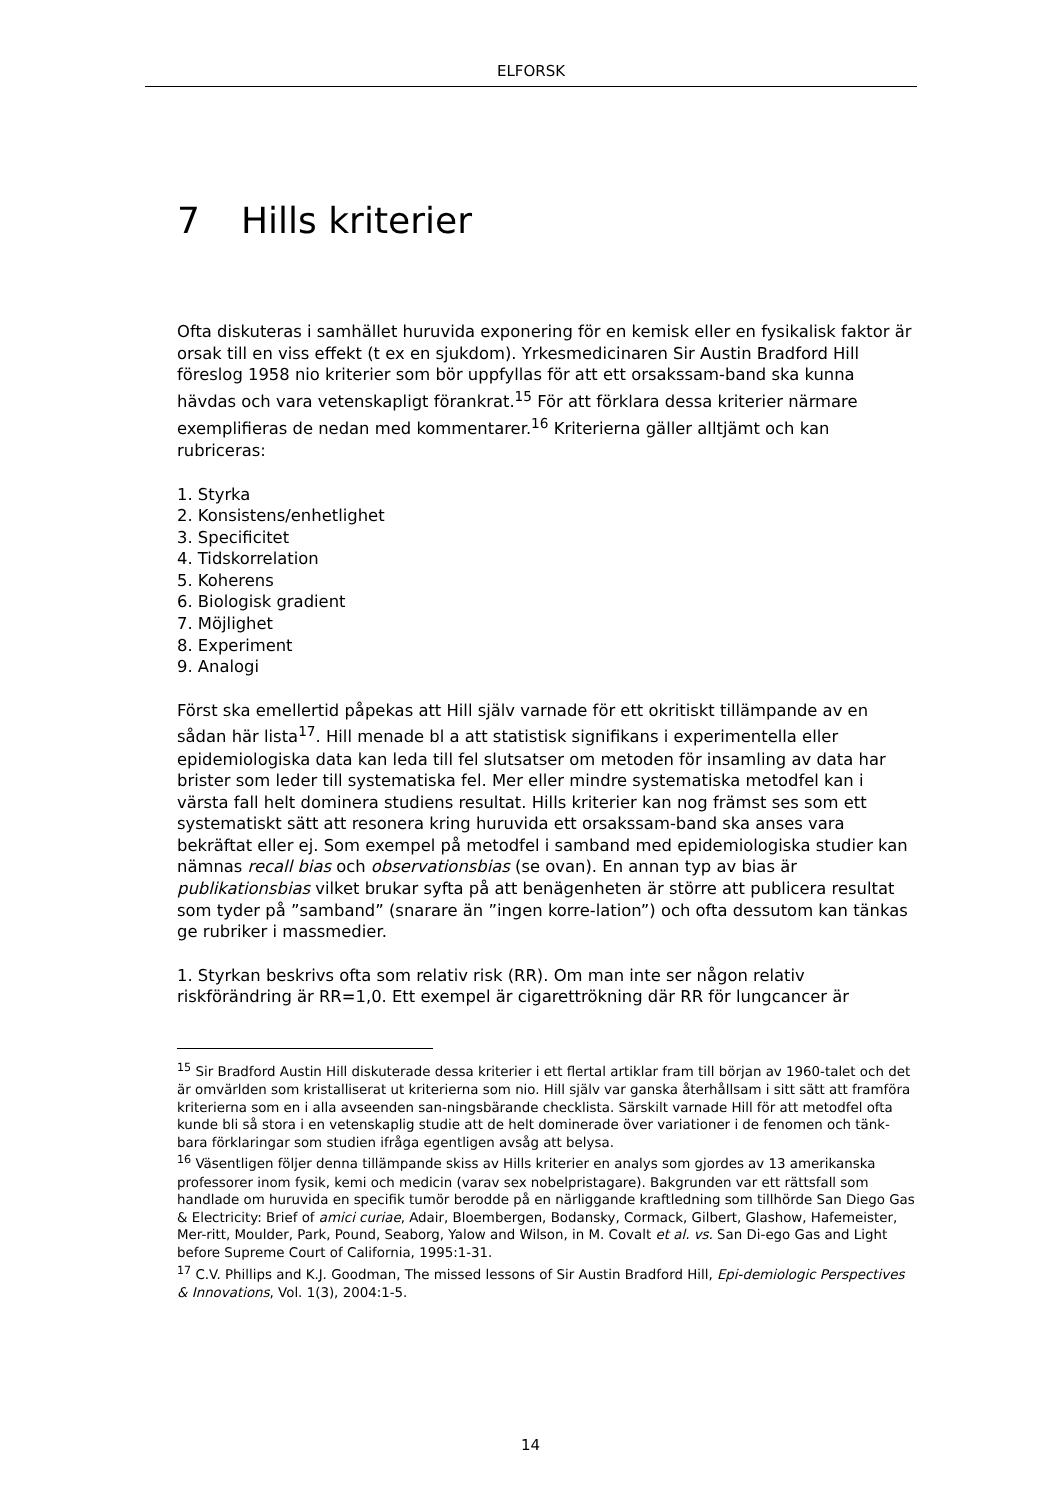ELFORSK
7 Hills kriterier
Ofta diskuteras i samhället huruvida exponering för en kemisk eller en fysikalisk faktor är orsak till en viss effekt (t ex en sjukdom). Yrkesmedicinaren Sir Austin Bradford Hill föreslog 1958 nio kriterier som bör uppfyllas för att ett orsakssam-band ska kunna hävdas och vara vetenskapligt förankrat.<sup>15</sup> För att förklara dessa kriterier närmare exemplifieras de nedan med kommentarer.<sup>16</sup> Kriterierna gäller alltjämt och kan rubriceras:
1. Styrka
2. Konsistens/enhetlighet
3. Specificitet
4. Tidskorrelation
5. Koherens
6. Biologisk gradient
7. Möjlighet
8. Experiment
9. Analogi
Först ska emellertid påpekas att Hill själv varnade för ett okritiskt tillämpande av en sådan här lista<sup>17</sup>. Hill menade bl a att statistisk signifikans i experimentella eller epidemiologiska data kan leda till fel slutsatser om metoden för insamling av data har brister som leder till systematiska fel. Mer eller mindre systematiska metodfel kan i värsta fall helt dominera studiens resultat. Hills kriterier kan nog främst ses som ett systematiskt sätt att resonera kring huruvida ett orsakssam-band ska anses vara bekräftat eller ej. Som exempel på metodfel i samband med epidemiologiska studier kan nämnas recall bias och observationsbias (se ovan). En annan typ av bias är publikationsbias vilket brukar syfta på att benägenheten är större att publicera resultat som tyder på ”samband” (snarare än ”ingen korre-lation”) och ofta dessutom kan tänkas ge rubriker i massmedier.
1. Styrkan beskrivs ofta som relativ risk (RR). Om man inte ser någon relativ riskförändring är RR=1,0. Ett exempel är cigarettrökning där RR för lungcancer är
<sup>15</sup> Sir Bradford Austin Hill diskuterade dessa kriterier i ett flertal artiklar fram till början av 1960-talet och det är omvärlden som kristalliserat ut kriterierna som nio. Hill själv var ganska återhållsam i sitt sätt att framföra kriterierna som en i alla avseenden san-ningsbärande checklista. Särskilt varnade Hill för att metodfel ofta kunde bli så stora i en vetenskaplig studie att de helt dominerade över variationer i de fenomen och tänk-bara förklaringar som studien ifråga egentligen avsåg att belysa.
<sup>16</sup> Väsentligen följer denna tillämpande skiss av Hills kriterier en analys som gjordes av 13 amerikanska professorer inom fysik, kemi och medicin (varav sex nobelpristagare). Bakgrunden var ett rättsfall som handlade om huruvida en specifik tumör berodde på en närliggande kraftledning som tillhörde San Diego Gas & Electricity: Brief of amici curiae, Adair, Bloembergen, Bodansky, Cormack, Gilbert, Glashow, Hafemeister, Mer-ritt, Moulder, Park, Pound, Seaborg, Yalow and Wilson, in M. Covalt et al. vs. San Di-ego Gas and Light before Supreme Court of California, 1995:1-31.
<sup>17</sup> C.V. Phillips and K.J. Goodman, The missed lessons of Sir Austin Bradford Hill, Epi-demiologic Perspectives & Innovations, Vol. 1(3), 2004:1-5.
14